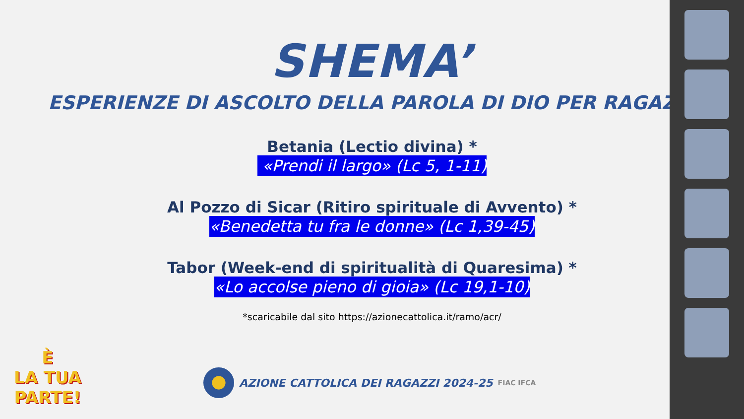SHEMA’
ESPERIENZE DI ASCOLTO DELLA PAROLA DI DIO PER RAGAZZI
Betania (Lectio divina) *
«Prendi il largo» (Lc 5, 1-11)
Al Pozzo di Sicar (Ritiro spirituale di Avvento) *
«Benedetta tu fra le donne» (Lc 1,39-45)
Tabor (Week-end di spiritualità di Quaresima) *
«Lo accolse pieno di gioia» (Lc 19,1-10)
*scaricabile dal sito https://azionecattolica.it/ramo/acr/
È
LA TUA
PARTE!
AZIONE CATTOLICA DEI RAGAZZI 2024-25 FIAC IFCA